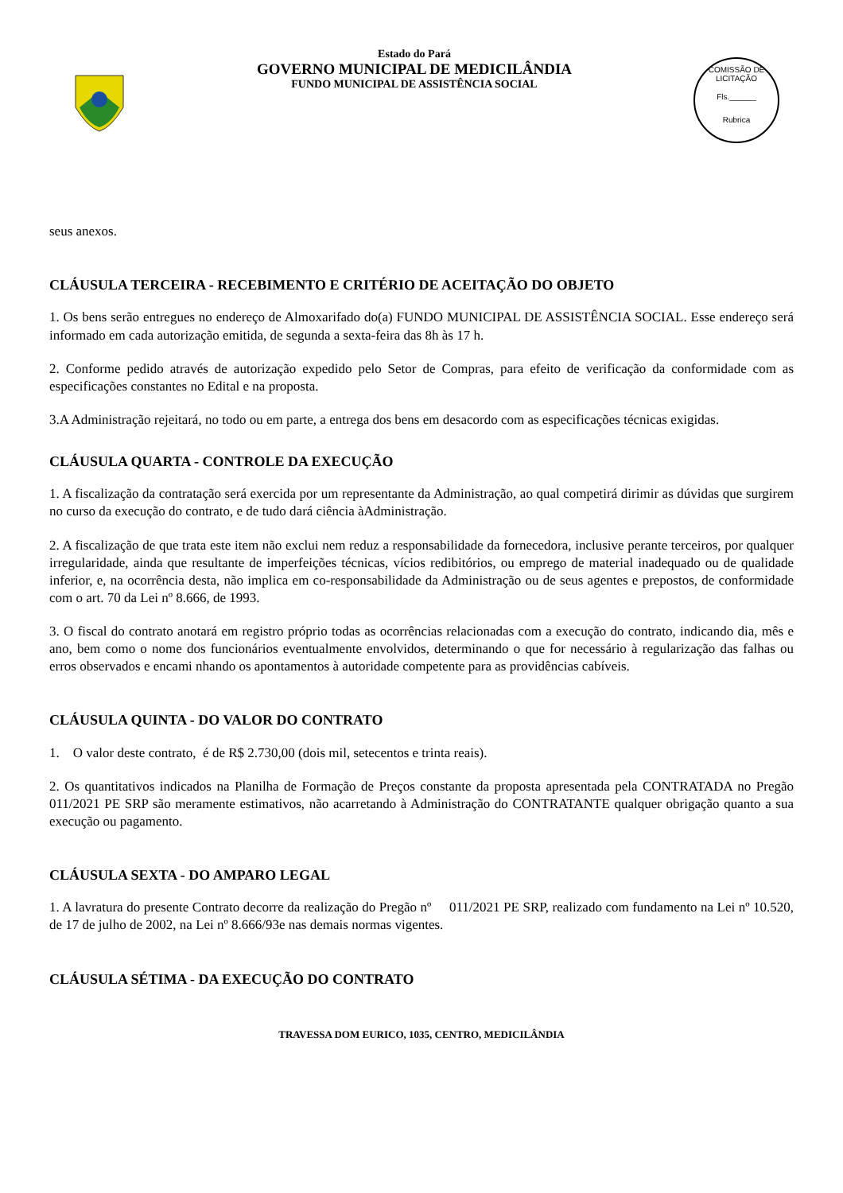Estado do Pará
GOVERNO MUNICIPAL DE MEDICILÂNDIA
FUNDO MUNICIPAL DE ASSISTÊNCIA SOCIAL
COMISSÃO DE LICITAÇÃO
Fls.______
Rubrica
seus anexos.
CLÁUSULA TERCEIRA - RECEBIMENTO E CRITÉRIO DE ACEITAÇÃO DO OBJETO
1. Os bens serão entregues no endereço de Almoxarifado do(a) FUNDO MUNICIPAL DE ASSISTÊNCIA SOCIAL. Esse endereço será informado em cada autorização emitida, de segunda a sexta-feira das 8h às 17 h.
2. Conforme pedido através de autorização expedido pelo Setor de Compras, para efeito de verificação da conformidade com as especificações constantes no Edital e na proposta.
3.A Administração rejeitará, no todo ou em parte, a entrega dos bens em desacordo com as especificações técnicas exigidas.
CLÁUSULA QUARTA - CONTROLE DA EXECUÇÃO
1. A fiscalização da contratação será exercida por um representante da Administração, ao qual competirá dirimir as dúvidas que surgirem no curso da execução do contrato, e de tudo dará ciência àAdministração.
2. A fiscalização de que trata este item não exclui nem reduz a responsabilidade da fornecedora, inclusive perante terceiros, por qualquer irregularidade, ainda que resultante de imperfeições técnicas, vícios redibitórios, ou emprego de material inadequado ou de qualidade inferior, e, na ocorrência desta, não implica em co-responsabilidade da Administração ou de seus agentes e prepostos, de conformidade com o art. 70 da Lei nº 8.666, de 1993.
3. O fiscal do contrato anotará em registro próprio todas as ocorrências relacionadas com a execução do contrato, indicando dia, mês e ano, bem como o nome dos funcionários eventualmente envolvidos, determinando o que for necessário à regularização das falhas ou erros observados e encami nhando os apontamentos à autoridade competente para as providências cabíveis.
CLÁUSULA QUINTA - DO VALOR DO CONTRATO
1. O valor deste contrato, é de R$ 2.730,00 (dois mil, setecentos e trinta reais).
2. Os quantitativos indicados na Planilha de Formação de Preços constante da proposta apresentada pela CONTRATADA no Pregão 011/2021 PE SRP são meramente estimativos, não acarretando à Administração do CONTRATANTE qualquer obrigação quanto a sua execução ou pagamento.
CLÁUSULA SEXTA - DO AMPARO LEGAL
1. A lavratura do presente Contrato decorre da realização do Pregão nº 011/2021 PE SRP, realizado com fundamento na Lei nº 10.520, de 17 de julho de 2002, na Lei nº 8.666/93e nas demais normas vigentes.
CLÁUSULA SÉTIMA - DA EXECUÇÃO DO CONTRATO
TRAVESSA DOM EURICO, 1035, CENTRO, MEDICILÂNDIA